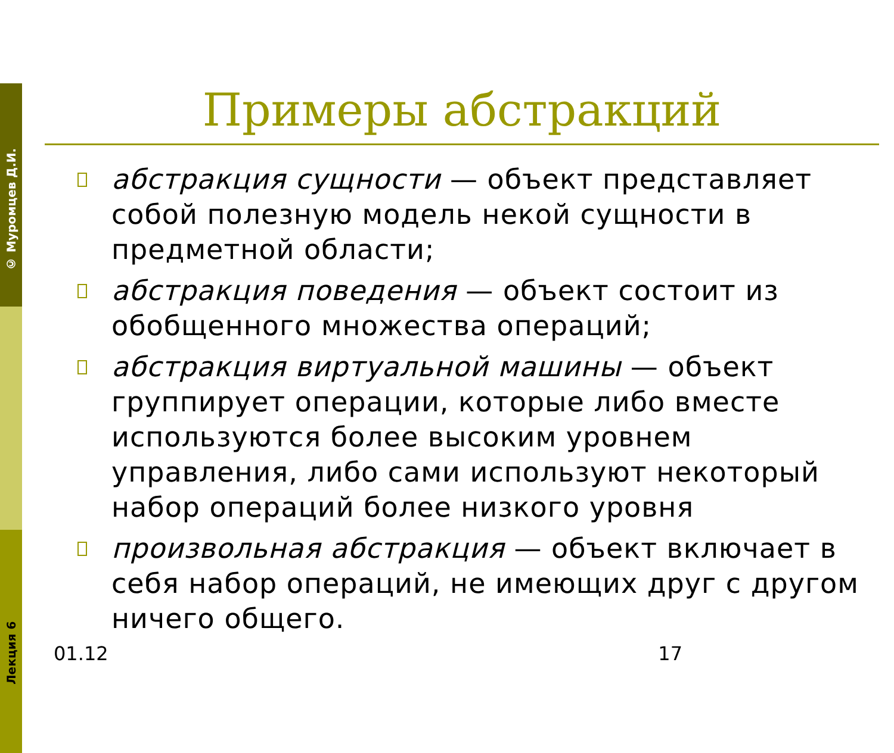© Муромцев Д.И.
Лекция 6
Примеры абстракций
□
абстракция сущности — объект представляет собой полезную модель некой сущности в предметной области;
□
абстракция поведения — объект состоит из обобщенного множества операций;
□
абстракция виртуальной машины — объект группирует операции, которые либо вместе используются более высоким уровнем управления, либо сами используют некоторый набор операций более низкого уровня
□
произвольная абстракция — объект включает в себя набор операций, не имеющих друг с другом ничего общего.
01.12 17